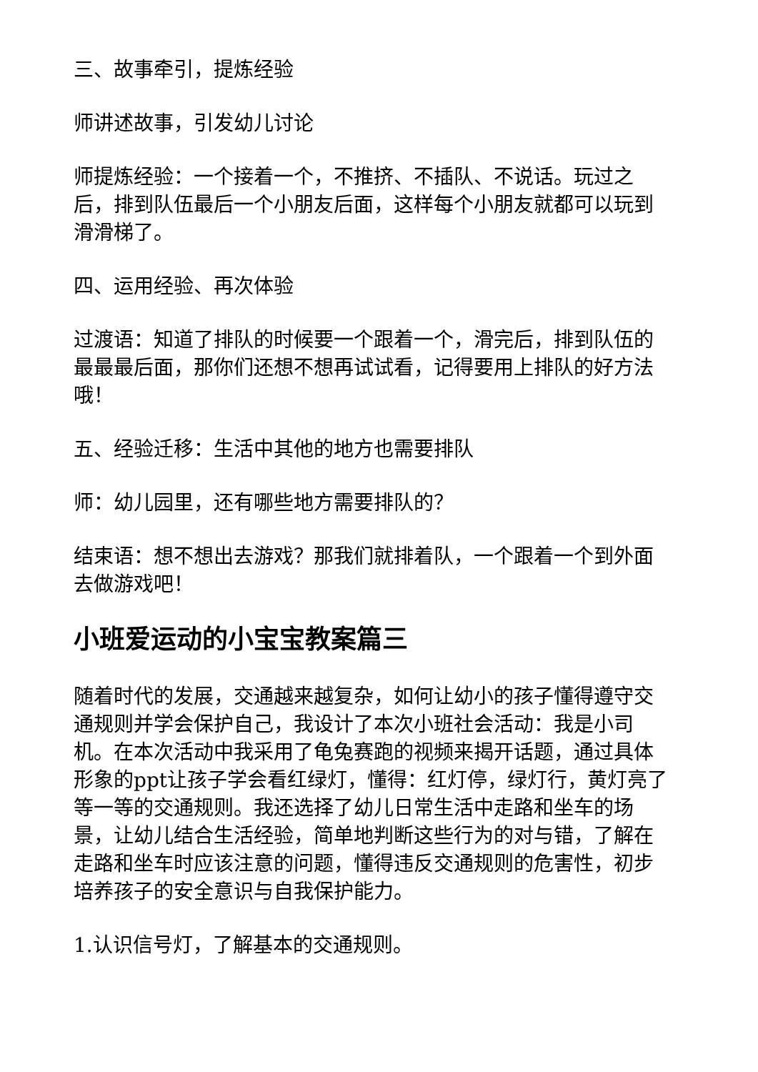三、故事牵引，提炼经验
师讲述故事，引发幼儿讨论
师提炼经验：一个接着一个，不推挤、不插队、不说话。玩过之后，排到队伍最后一个小朋友后面，这样每个小朋友就都可以玩到滑滑梯了。
四、运用经验、再次体验
过渡语：知道了排队的时候要一个跟着一个，滑完后，排到队伍的最最最后面，那你们还想不想再试试看，记得要用上排队的好方法哦！
五、经验迁移：生活中其他的地方也需要排队
师：幼儿园里，还有哪些地方需要排队的？
结束语：想不想出去游戏？那我们就排着队，一个跟着一个到外面去做游戏吧！
小班爱运动的小宝宝教案篇三
随着时代的发展，交通越来越复杂，如何让幼小的孩子懂得遵守交通规则并学会保护自己，我设计了本次小班社会活动：我是小司机。在本次活动中我采用了龟兔赛跑的视频来揭开话题，通过具体形象的ppt让孩子学会看红绿灯，懂得：红灯停，绿灯行，黄灯亮了等一等的交通规则。我还选择了幼儿日常生活中走路和坐车的场景，让幼儿结合生活经验，简单地判断这些行为的对与错，了解在走路和坐车时应该注意的问题，懂得违反交通规则的危害性，初步培养孩子的安全意识与自我保护能力。
1.认识信号灯，了解基本的交通规则。